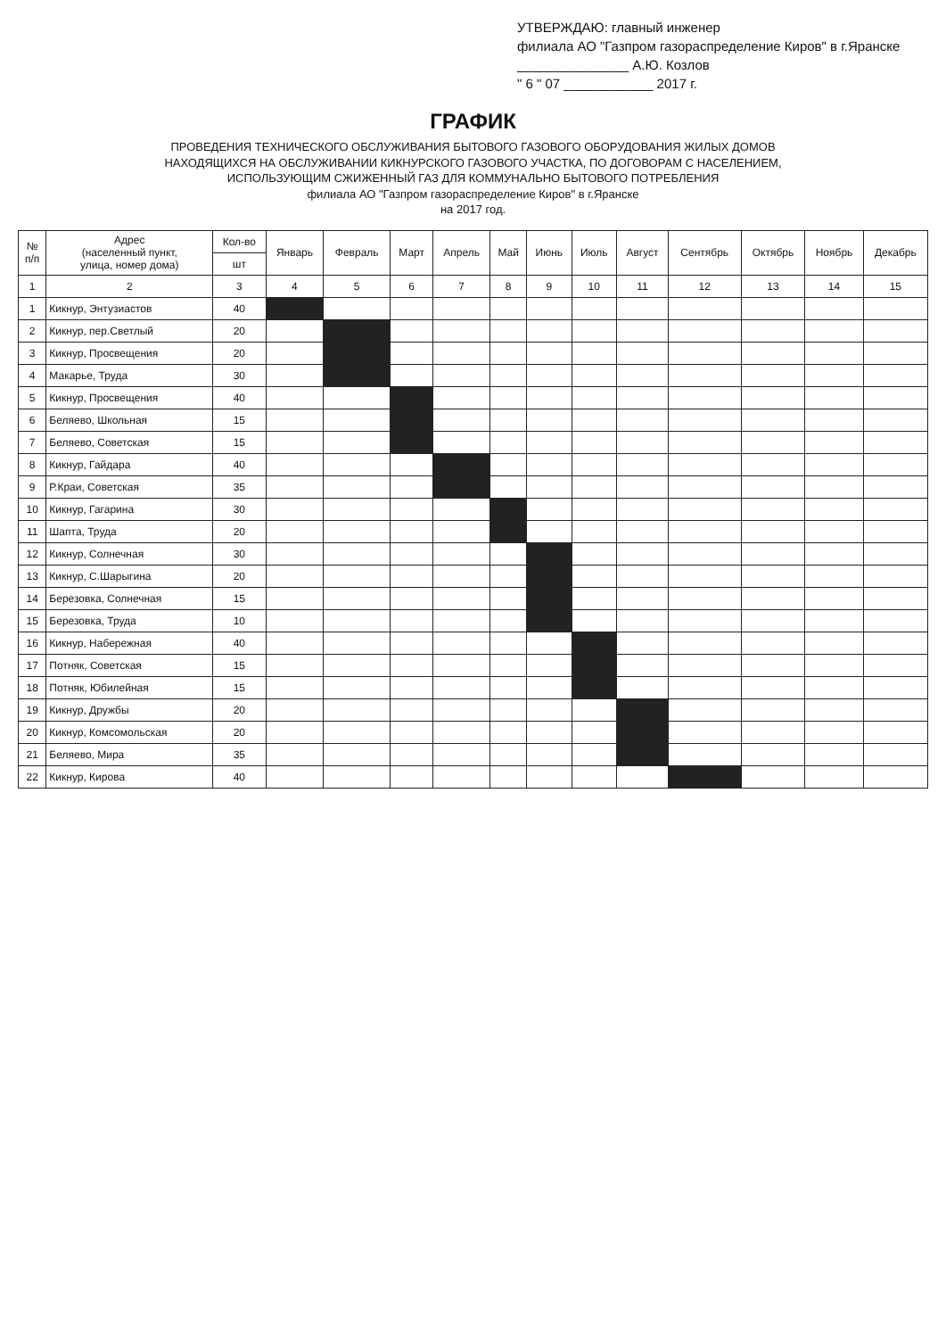УТВЕРЖДАЮ: главный инженер
филиала АО "Газпром газораспределение Киров" в г.Яранске
_______________ А.Ю. Козлов
" 6 " 07 ____________ 2017 г.
ГРАФИК
ПРОВЕДЕНИЯ ТЕХНИЧЕСКОГО ОБСЛУЖИВАНИЯ БЫТОВОГО ГАЗОВОГО ОБОРУДОВАНИЯ ЖИЛЫХ ДОМОВ
НАХОДЯЩИХСЯ НА ОБСЛУЖИВАНИИ КИКНУРСКОГО ГАЗОВОГО УЧАСТКА, ПО ДОГОВОРАМ С НАСЕЛЕНИЕМ,
ИСПОЛЬЗУЮЩИМ СЖИЖЕННЫЙ ГАЗ ДЛЯ КОММУНАЛЬНО БЫТОВОГО ПОТРЕБЛЕНИЯ
филиала АО "Газпром газораспределение Киров" в г.Яранске
на 2017 год.
| № п/п | Адрес (населенный пункт, улица, номер дома) | Кол-во | Январь | Февраль | Март | Апрель | Май | Июнь | Июль | Август | Сентябрь | Октябрь | Ноябрь | Декабрь |
| --- | --- | --- | --- | --- | --- | --- | --- | --- | --- | --- | --- | --- | --- | --- |
| | | шт | | | | | | | | | | | | |
| 1 | 2 | 3 | 4 | 5 | 6 | 7 | 8 | 9 | 10 | 11 | 12 | 13 | 14 | 15 |
| 1 | Кикнур, Энтузиастов | 40 | | | | | | | | | | | | |
| 2 | Кикнур, пер.Светлый | 20 | | | | | | | | | | | | |
| 3 | Кикнур, Просвещения | 20 | | | | | | | | | | | | |
| 4 | Макарье, Труда | 30 | | | | | | | | | | | | |
| 5 | Кикнур, Просвещения | 40 | | | | | | | | | | | | |
| 6 | Беляево, Школьная | 15 | | | | | | | | | | | | |
| 7 | Беляево, Советская | 15 | | | | | | | | | | | | |
| 8 | Кикнур, Гайдара | 40 | | | | | | | | | | | | |
| 9 | Р.Краи, Советская | 35 | | | | | | | | | | | | |
| 10 | Кикнур, Гагарина | 30 | | | | | | | | | | | | |
| 11 | Шапта, Труда | 20 | | | | | | | | | | | | |
| 12 | Кикнур, Солнечная | 30 | | | | | | | | | | | | |
| 13 | Кикнур, С.Шарыгина | 20 | | | | | | | | | | | | |
| 14 | Березовка, Солнечная | 15 | | | | | | | | | | | | |
| 15 | Березовка, Труда | 10 | | | | | | | | | | | | |
| 16 | Кикнур, Набережная | 40 | | | | | | | | | | | | |
| 17 | Потняк, Советская | 15 | | | | | | | | | | | | |
| 18 | Потняк, Юбилейная | 15 | | | | | | | | | | | | |
| 19 | Кикнур, Дружбы | 20 | | | | | | | | | | | | |
| 20 | Кикнур, Комсомольская | 20 | | | | | | | | | | | | |
| 21 | Беляево, Мира | 35 | | | | | | | | | | | | |
| 22 | Кикнур, Кирова | 40 | | | | | | | | | | | | |